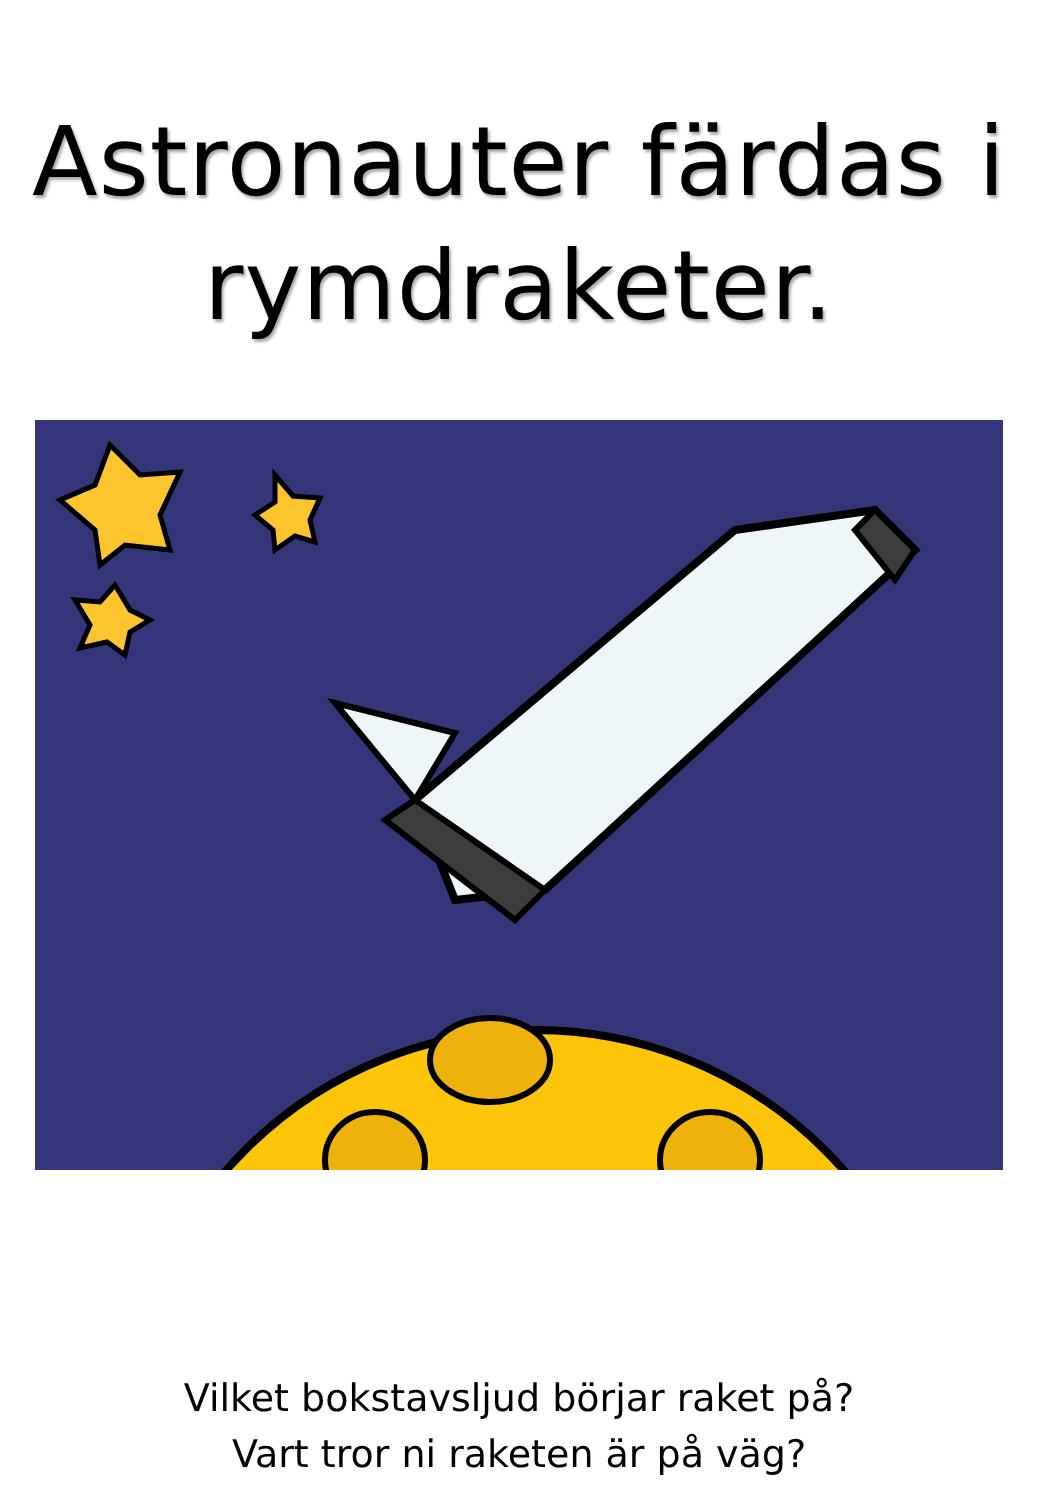Astronauter färdas i rymdraketer.
Vilket bokstavsljud börjar raket på?
Vart tror ni raketen är på väg?